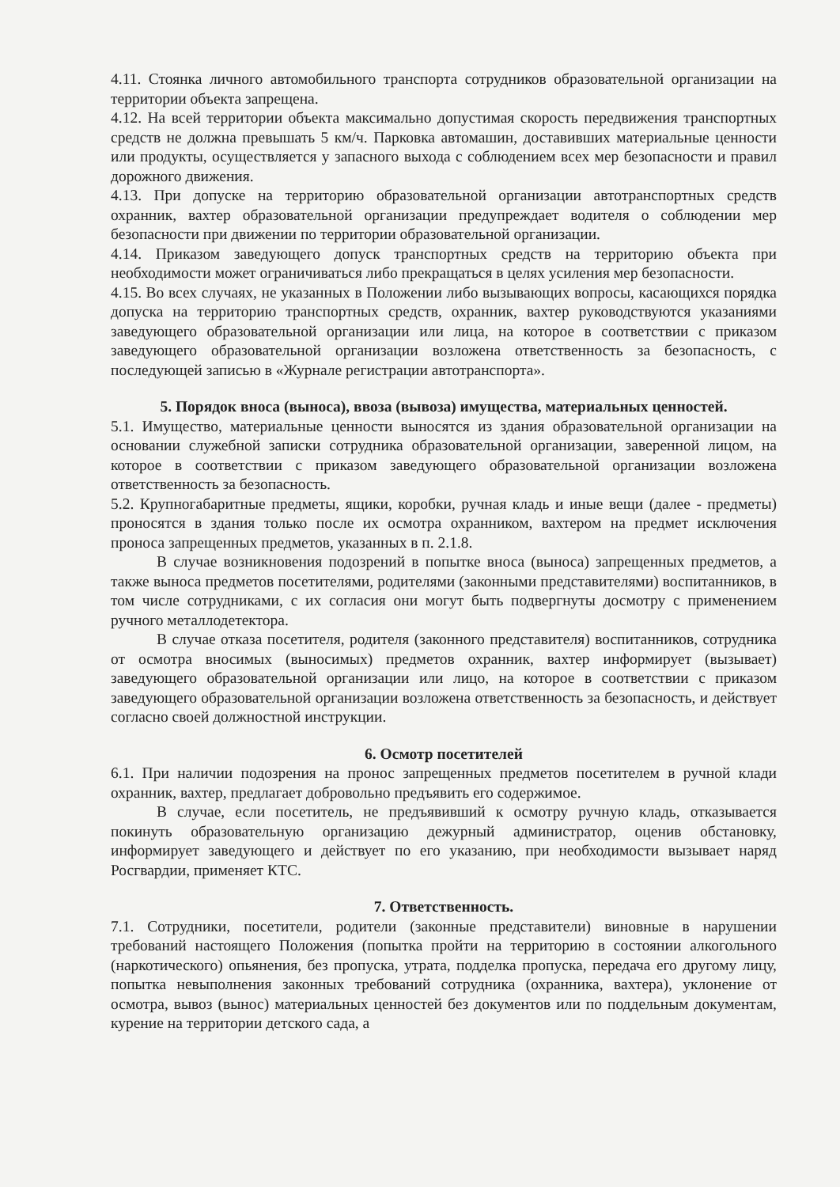4.11. Стоянка личного автомобильного транспорта сотрудников образовательной организации на территории объекта запрещена.
4.12. На всей территории объекта максимально допустимая скорость передвижения транспортных средств не должна превышать 5 км/ч. Парковка автомашин, доставивших материальные ценности или продукты, осуществляется у запасного выхода с соблюдением всех мер безопасности и правил дорожного движения.
4.13. При допуске на территорию образовательной организации автотранспортных средств охранник, вахтер образовательной организации предупреждает водителя о соблюдении мер безопасности при движении по территории образовательной организации.
4.14. Приказом заведующего допуск транспортных средств на территорию объекта при необходимости может ограничиваться либо прекращаться в целях усиления мер безопасности.
4.15. Во всех случаях, не указанных в Положении либо вызывающих вопросы, касающихся порядка допуска на территорию транспортных средств, охранник, вахтер руководствуются указаниями заведующего образовательной организации или лица, на которое в соответствии с приказом заведующего образовательной организации возложена ответственность за безопасность, с последующей записью в «Журнале регистрации автотранспорта».
5. Порядок вноса (выноса), ввоза (вывоза) имущества, материальных ценностей.
5.1. Имущество, материальные ценности выносятся из здания образовательной организации на основании служебной записки сотрудника образовательной организации, заверенной лицом, на которое в соответствии с приказом заведующего образовательной организации возложена ответственность за безопасность.
5.2. Крупногабаритные предметы, ящики, коробки, ручная кладь и иные вещи (далее - предметы) проносятся в здания только после их осмотра охранником, вахтером на предмет исключения проноса запрещенных предметов, указанных в п. 2.1.8.
В случае возникновения подозрений в попытке вноса (выноса) запрещенных предметов, а также выноса предметов посетителями, родителями (законными представителями) воспитанников, в том числе сотрудниками, с их согласия они могут быть подвергнуты досмотру с применением ручного металлодетектора.
В случае отказа посетителя, родителя (законного представителя) воспитанников, сотрудника от осмотра вносимых (выносимых) предметов охранник, вахтер информирует (вызывает) заведующего образовательной организации или лицо, на которое в соответствии с приказом заведующего образовательной организации возложена ответственность за безопасность, и действует согласно своей должностной инструкции.
6. Осмотр посетителей
6.1. При наличии подозрения на пронос запрещенных предметов посетителем в ручной клади охранник, вахтер, предлагает добровольно предъявить его содержимое.
В случае, если посетитель, не предъявивший к осмотру ручную кладь, отказывается покинуть образовательную организацию дежурный администратор, оценив обстановку, информирует заведующего и действует по его указанию, при необходимости вызывает наряд Росгвардии, применяет КТС.
7. Ответственность.
7.1. Сотрудники, посетители, родители (законные представители) виновные в нарушении требований настоящего Положения (попытка пройти на территорию в состоянии алкогольного (наркотического) опьянения, без пропуска, утрата, подделка пропуска, передача его другому лицу, попытка невыполнения законных требований сотрудника (охранника, вахтера), уклонение от осмотра, вывоз (вынос) материальных ценностей без документов или по поддельным документам, курение на территории детского сада, а